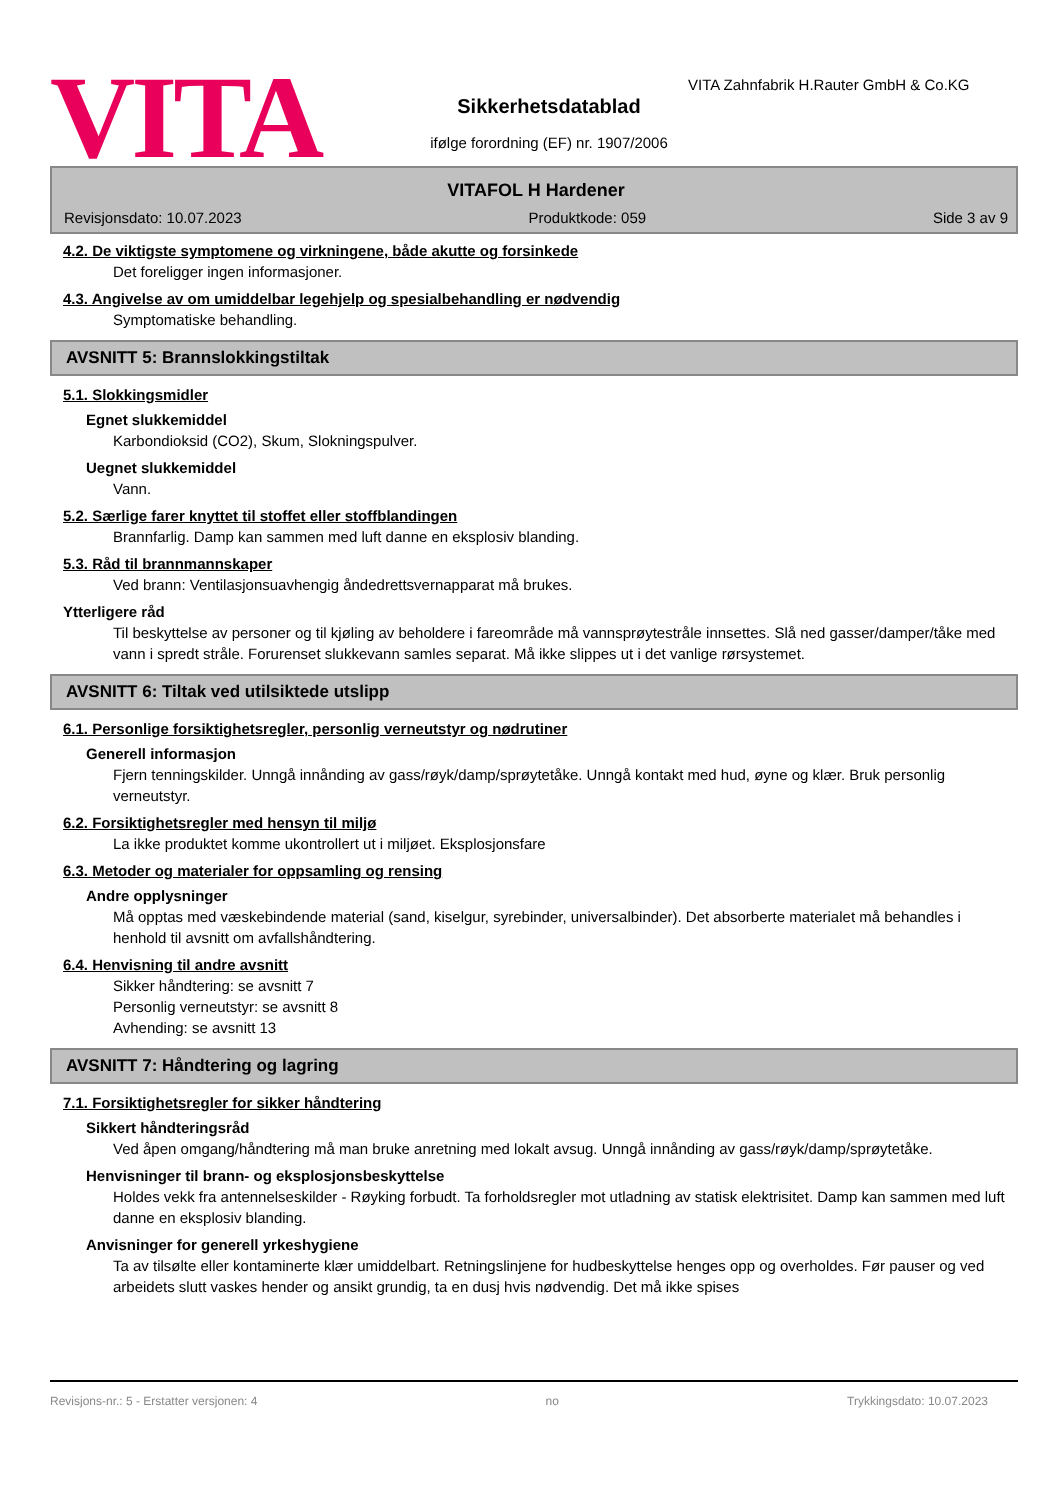VITA
Sikkerhetsdatablad
ifølge forordning (EF) nr. 1907/2006
VITA Zahnfabrik H.Rauter GmbH & Co.KG
VITAFOL H Hardener
Revisjonsdato: 10.07.2023 Produktkode: 059 Side 3 av 9
4.2. De viktigste symptomene og virkningene, både akutte og forsinkede
Det foreligger ingen informasjoner.
4.3. Angivelse av om umiddelbar legehjelp og spesialbehandling er nødvendig
Symptomatiske behandling.
AVSNITT 5: Brannslokkingstiltak
5.1. Slokkingsmidler
Egnet slukkemiddel
Karbondioksid (CO2), Skum, Slokningspulver.
Uegnet slukkemiddel
Vann.
5.2. Særlige farer knyttet til stoffet eller stoffblandingen
Brannfarlig. Damp kan sammen med luft danne en eksplosiv blanding.
5.3. Råd til brannmannskaper
Ved brann: Ventilasjonsuavhengig åndedrettsvernapparat må brukes.
Ytterligere råd
Til beskyttelse av personer og til kjøling av beholdere i fareområde må vannsprøytestråle innsettes. Slå ned gasser/damper/tåke med vann i spredt stråle. Forurenset slukkevann samles separat. Må ikke slippes ut i det vanlige rørsystemet.
AVSNITT 6: Tiltak ved utilsiktede utslipp
6.1. Personlige forsiktighetsregler, personlig verneutstyr og nødrutiner
Generell informasjon
Fjern tenningskilder. Unngå innånding av gass/røyk/damp/sprøytetåke. Unngå kontakt med hud, øyne og klær. Bruk personlig verneutstyr.
6.2. Forsiktighetsregler med hensyn til miljø
La ikke produktet komme ukontrollert ut i miljøet. Eksplosjonsfare
6.3. Metoder og materialer for oppsamling og rensing
Andre opplysninger
Må opptas med væskebindende material (sand, kiselgur, syrebinder, universalbinder). Det absorberte materialet må behandles i henhold til avsnitt om avfallshåndtering.
6.4. Henvisning til andre avsnitt
Sikker håndtering: se avsnitt 7
Personlig verneutstyr: se avsnitt 8
Avhending: se avsnitt 13
AVSNITT 7: Håndtering og lagring
7.1. Forsiktighetsregler for sikker håndtering
Sikkert håndteringsråd
Ved åpen omgang/håndtering må man bruke anretning med lokalt avsug. Unngå innånding av gass/røyk/damp/sprøytetåke.
Henvisninger til brann- og eksplosjonsbeskyttelse
Holdes vekk fra antennelseskilder - Røyking forbudt. Ta forholdsregler mot utladning av statisk elektrisitet. Damp kan sammen med luft danne en eksplosiv blanding.
Anvisninger for generell yrkeshygiene
Ta av tilsølte eller kontaminerte klær umiddelbart. Retningslinjene for hudbeskyttelse henges opp og overholdes. Før pauser og ved arbeidets slutt vaskes hender og ansikt grundig, ta en dusj hvis nødvendig. Det må ikke spises
Revisjons-nr.: 5 - Erstatter versjonen: 4 no Trykkingsdato: 10.07.2023